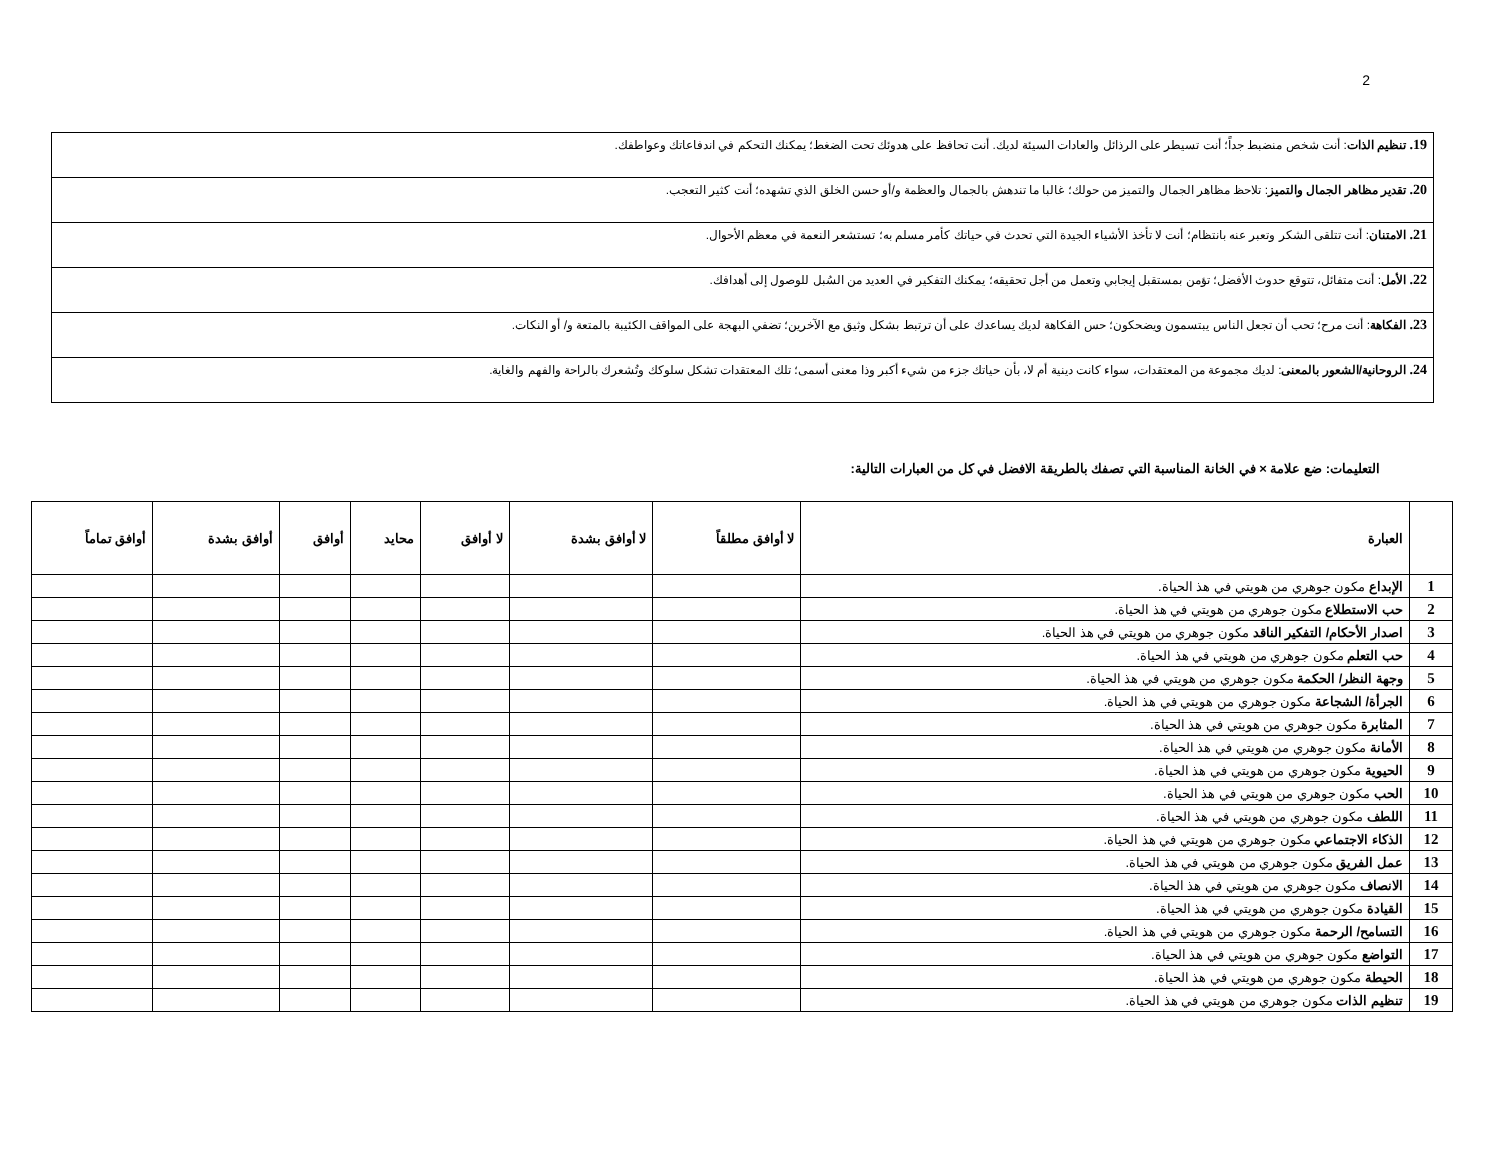2
| 19. تنظيم الذات : أنت شخص منضبط جداً؛ أنت تسيطر على الرذائل والعادات السيئة لديك. أنت تحافظ على هدوئك تحت الضغط؛ يمكنك التحكم في اندفاعاتك وعواطفك. |
| 20. تقدير مظاهر الجمال والتميز : تلاحظ مظاهر الجمال والتميز من حولك؛ غالبا ما تندهش بالجمال والعظمة و/أو حسن الخلق الذي تشهده؛ أنت كثير التعجب. |
| 21. الامتنان : أنت تتلقى الشكر وتعبر عنه بانتظام؛ أنت لا تأخذ الأشياء الجيدة التي تحدث في حياتك كأمر مسلم به؛ تستشعر النعمة في معظم الأحوال. |
| 22. الأمل : أنت متفائل، تتوقع حدوث الأفضل؛ تؤمن بمستقبل إيجابي وتعمل من أجل تحقيقه؛ يمكنك التفكير في العديد من السُبل للوصول إلى أهدافك. |
| 23. الفكاهة : أنت مرح؛ تحب أن تجعل الناس يبتسمون ويضحكون؛ حس الفكاهة لديك يساعدك على أن ترتبط بشكل وثيق مع الآخرين؛ تضفي البهجة على المواقف الكئيبة بالمتعة و/ أو النكات. |
| 24. الروحانية/الشعور بالمعنى : لديك مجموعة من المعتقدات، سواء كانت دينية أم لا، بأن حياتك جزء من شيء أكبر وذا معنى أسمى؛ تلك المعتقدات تشكل سلوكك وتُشعرك بالراحة والفهم والغاية. |
التعليمات: ضع علامة × في الخانة المناسبة التي تصفك بالطريقة الافضل في كل من العبارات التالية:
| | العبارة | لا أوافق مطلقاً | لا أوافق بشدة | لا أوافق | محايد | أوافق | أوافق بشدة | أوافق تماماً |
| --- | --- | --- | --- | --- | --- | --- | --- | --- |
| 1 | الإبداع مكون جوهري من هويتي في هذ الحياة. | | | | | | | |
| 2 | حب الاستطلاع مكون جوهري من هويتي في هذ الحياة. | | | | | | | |
| 3 | اصدار الأحكام/ التفكير الناقد مكون جوهري من هويتي في هذ الحياة. | | | | | | | |
| 4 | حب التعلم مكون جوهري من هويتي في هذ الحياة. | | | | | | | |
| 5 | وجهة النظر/ الحكمة مكون جوهري من هويتي في هذ الحياة. | | | | | | | |
| 6 | الجرأة/ الشجاعة مكون جوهري من هويتي في هذ الحياة. | | | | | | | |
| 7 | المثابرة مكون جوهري من هويتي في هذ الحياة. | | | | | | | |
| 8 | الأمانة مكون جوهري من هويتي في هذ الحياة. | | | | | | | |
| 9 | الحيوية مكون جوهري من هويتي في هذ الحياة. | | | | | | | |
| 10 | الحب مكون جوهري من هويتي في هذ الحياة. | | | | | | | |
| 11 | اللطف مكون جوهري من هويتي في هذ الحياة. | | | | | | | |
| 12 | الذكاء الاجتماعي مكون جوهري من هويتي في هذ الحياة. | | | | | | | |
| 13 | عمل الفريق مكون جوهري من هويتي في هذ الحياة. | | | | | | | |
| 14 | الانصاف مكون جوهري من هويتي في هذ الحياة. | | | | | | | |
| 15 | القيادة مكون جوهري من هويتي في هذ الحياة. | | | | | | | |
| 16 | التسامح/ الرحمة مكون جوهري من هويتي في هذ الحياة. | | | | | | | |
| 17 | التواضع مكون جوهري من هويتي في هذ الحياة. | | | | | | | |
| 18 | الحيطة مكون جوهري من هويتي في هذ الحياة. | | | | | | | |
| 19 | تنظيم الذات مكون جوهري من هويتي في هذ الحياة. | | | | | | | |